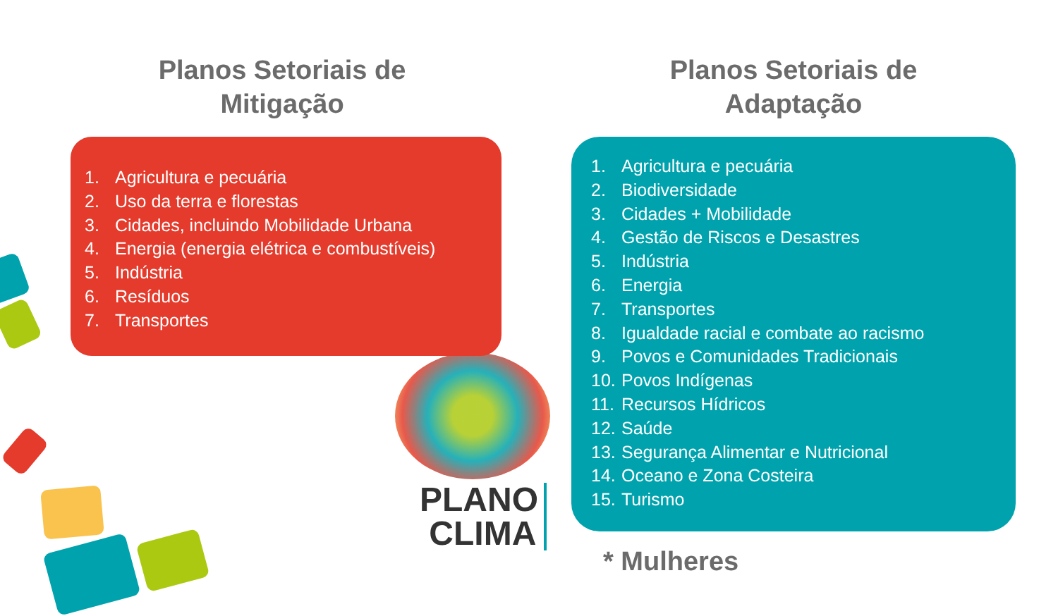Planos Setoriais de Mitigação
Planos Setoriais de Adaptação
1. Agricultura e pecuária
2. Uso da terra e florestas
3. Cidades, incluindo Mobilidade Urbana
4. Energia (energia elétrica e combustíveis)
5. Indústria
6. Resíduos
7. Transportes
1. Agricultura e pecuária
2. Biodiversidade
3. Cidades + Mobilidade
4. Gestão de Riscos e Desastres
5. Indústria
6. Energia
7. Transportes
8. Igualdade racial e combate ao racismo
9. Povos e Comunidades Tradicionais
10. Povos Indígenas
11. Recursos Hídricos
12. Saúde
13. Segurança Alimentar e Nutricional
14. Oceano e Zona Costeira
15. Turismo
PLANO
CLIMA
* Mulheres